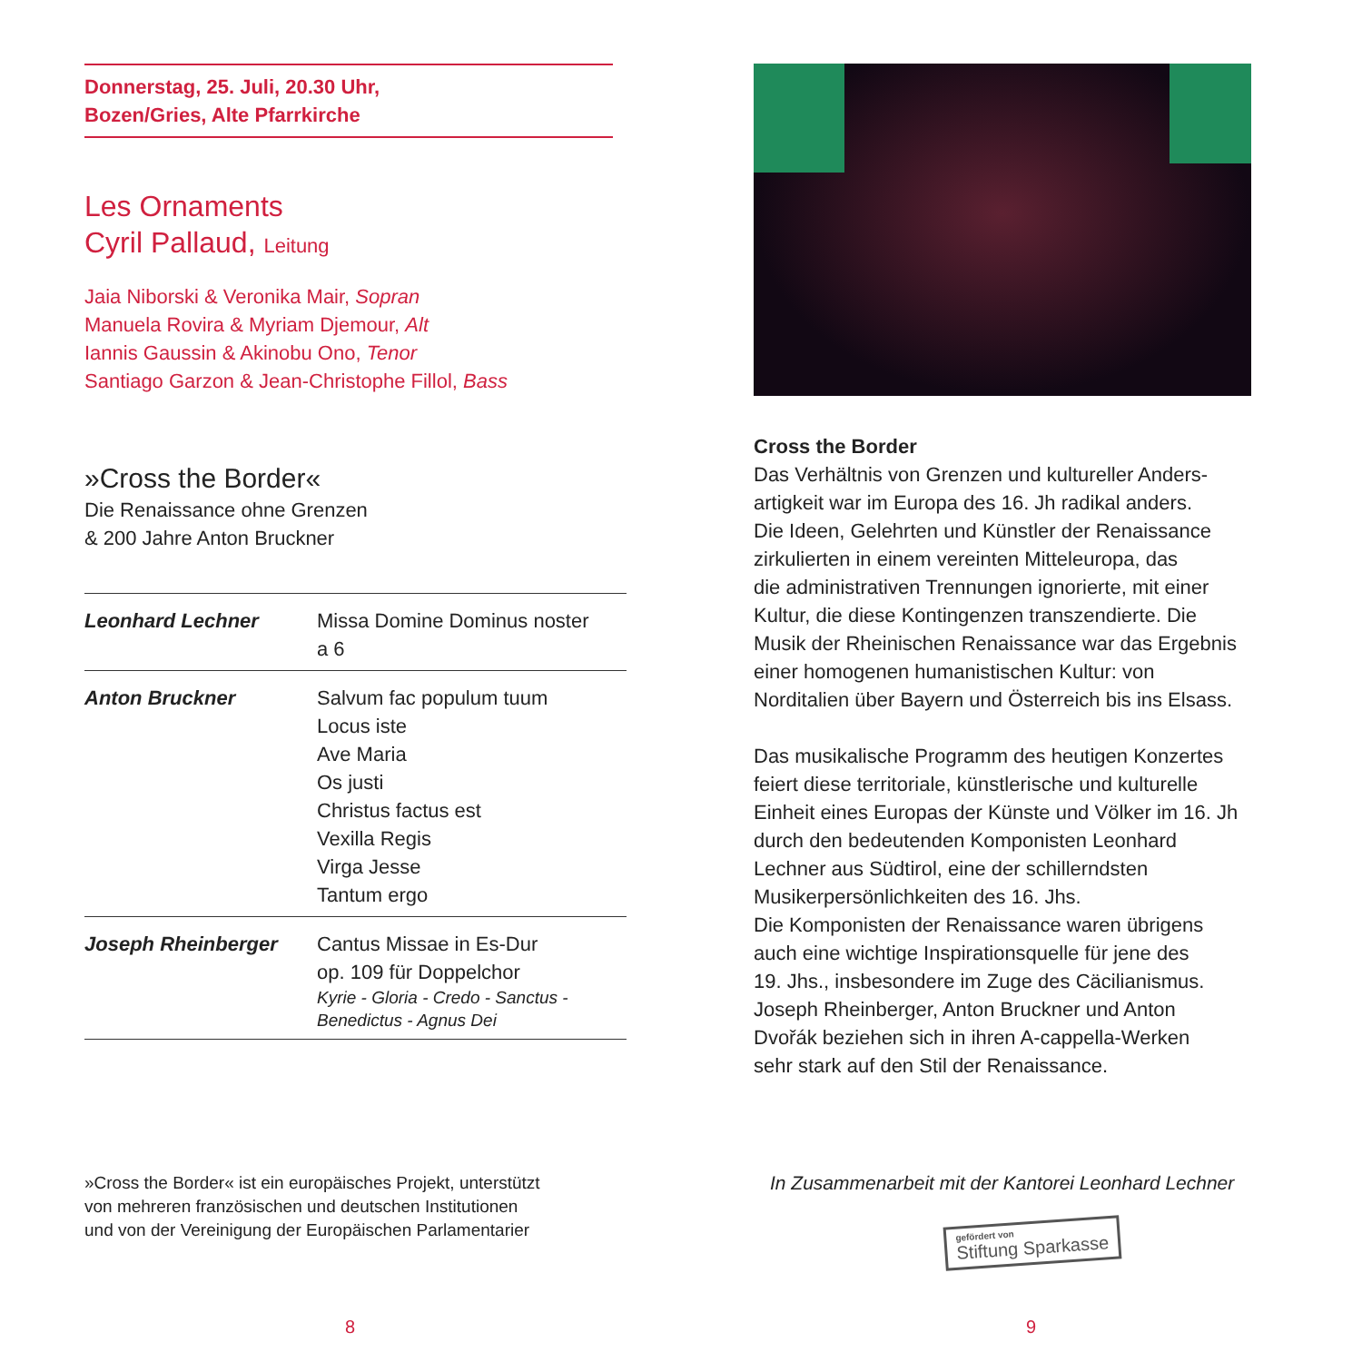Donnerstag, 25. Juli, 20.30 Uhr,
Bozen/Gries, Alte Pfarrkirche
Les Ornaments
Cyril Pallaud, Leitung
Jaia Niborski & Veronika Mair, Sopran
Manuela Rovira & Myriam Djemour, Alt
Iannis Gaussin & Akinobu Ono, Tenor
Santiago Garzon & Jean-Christophe Fillol, Bass
»Cross the Border«
Die Renaissance ohne Grenzen
& 200 Jahre Anton Bruckner
| Leonhard Lechner | Missa Domine Dominus noster a 6 |
| Anton Bruckner | Salvum fac populum tuum Locus iste Ave Maria Os justi Christus factus est Vexilla Regis Virga Jesse Tantum ergo |
| Joseph Rheinberger | Cantus Missae in Es-Dur op. 109 für Doppelchor Kyrie - Gloria - Credo - Sanctus - Benedictus - Agnus Dei |
»Cross the Border« ist ein europäisches Projekt, unterstützt
von mehreren französischen und deutschen Institutionen
und von der Vereinigung der Europäischen Parlamentarier
8
Cross the Border
Das Verhältnis von Grenzen und kultureller Anders-
artigkeit war im Europa des 16. Jh radikal anders.
Die Ideen, Gelehrten und Künstler der Renaissance
zirkulierten in einem vereinten Mitteleuropa, das
die administrativen Trennungen ignorierte, mit einer
Kultur, die diese Kontingenzen transzendierte. Die
Musik der Rheinischen Renaissance war das Ergebnis
einer homogenen humanistischen Kultur: von
Norditalien über Bayern und Österreich bis ins Elsass.
Das musikalische Programm des heutigen Konzertes
feiert diese territoriale, künstlerische und kulturelle
Einheit eines Europas der Künste und Völker im 16. Jh
durch den bedeutenden Komponisten Leonhard
Lechner aus Südtirol, eine der schillerndsten
Musikerpersönlichkeiten des 16. Jhs.
Die Komponisten der Renaissance waren übrigens
auch eine wichtige Inspirationsquelle für jene des
19. Jhs., insbesondere im Zuge des Cäcilianismus.
Joseph Rheinberger, Anton Bruckner und Anton
Dvořák beziehen sich in ihren A-cappella-Werken
sehr stark auf den Stil der Renaissance.
In Zusammenarbeit mit der Kantorei Leonhard Lechner
gefördert von
Stiftung Sparkasse
9